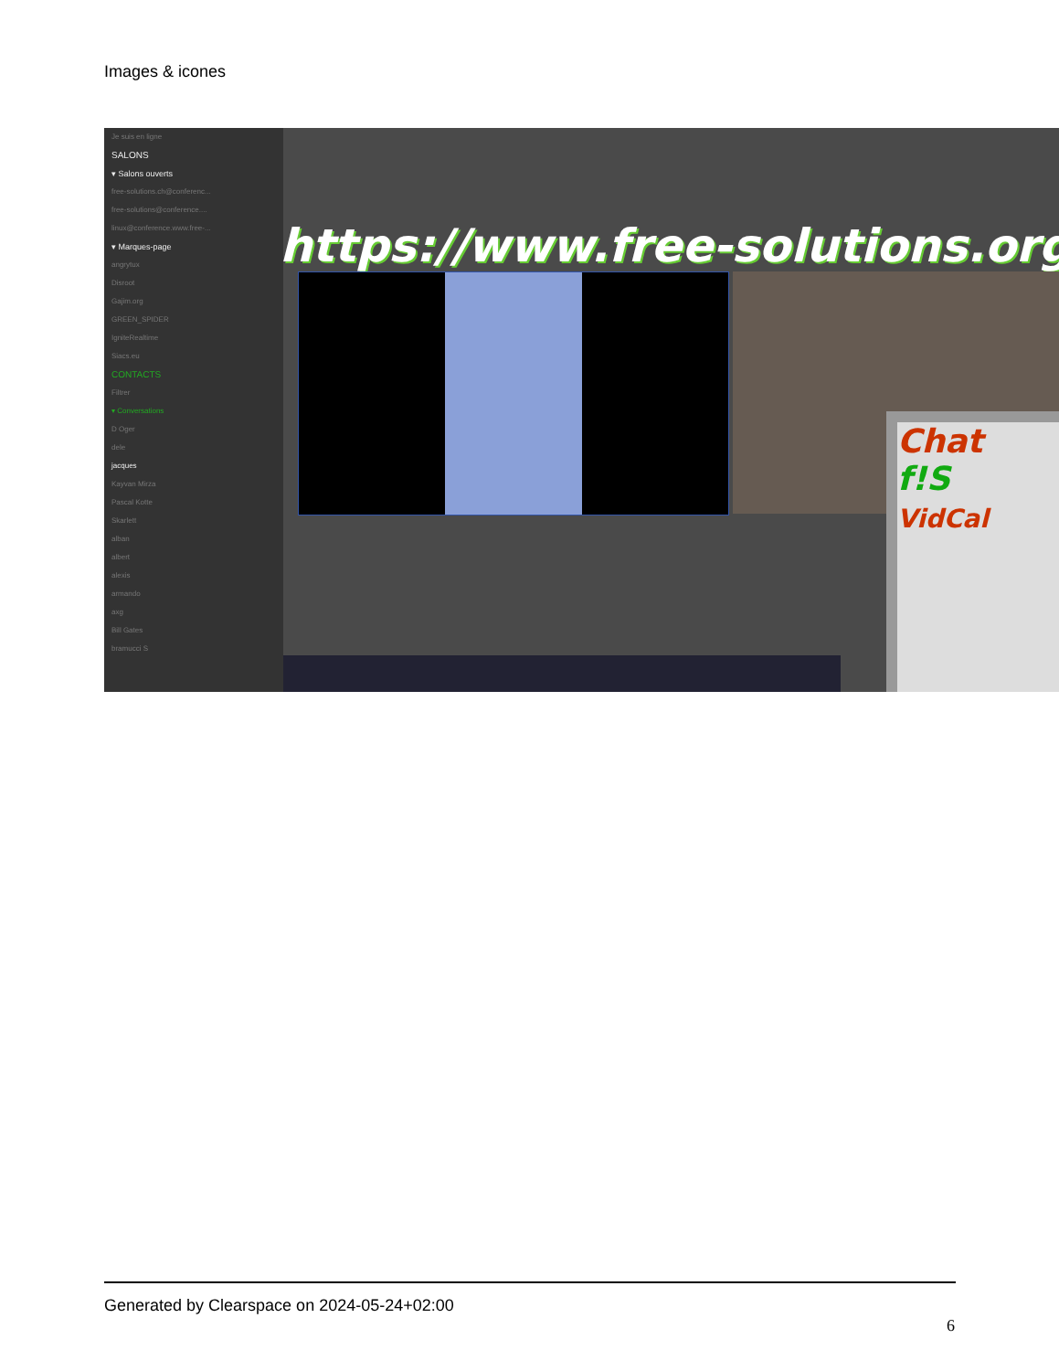Images & icones
Je suis en ligne
SALONS
▾ Salons ouverts
free-solutions.ch@conferenc...
free-solutions@conference....
linux@conference.www.free-...
▾ Marques-page
angrytux
Disroot
Gajim.org
GREEN_SPIDER
IgniteRealtime
Siacs.eu
CONTACTS
Filtrer
▾ Conversations
D Oger
dele
jacques
Kayvan Mirza
Pascal Kotte
Skarlett
alban
albert
alexis
armando
axg
Bill Gates
bramucci S
https://www.free-solutions.org/
Chat
f!S
VidCal
Generated by Clearspace on 2024-05-24+02:00
6